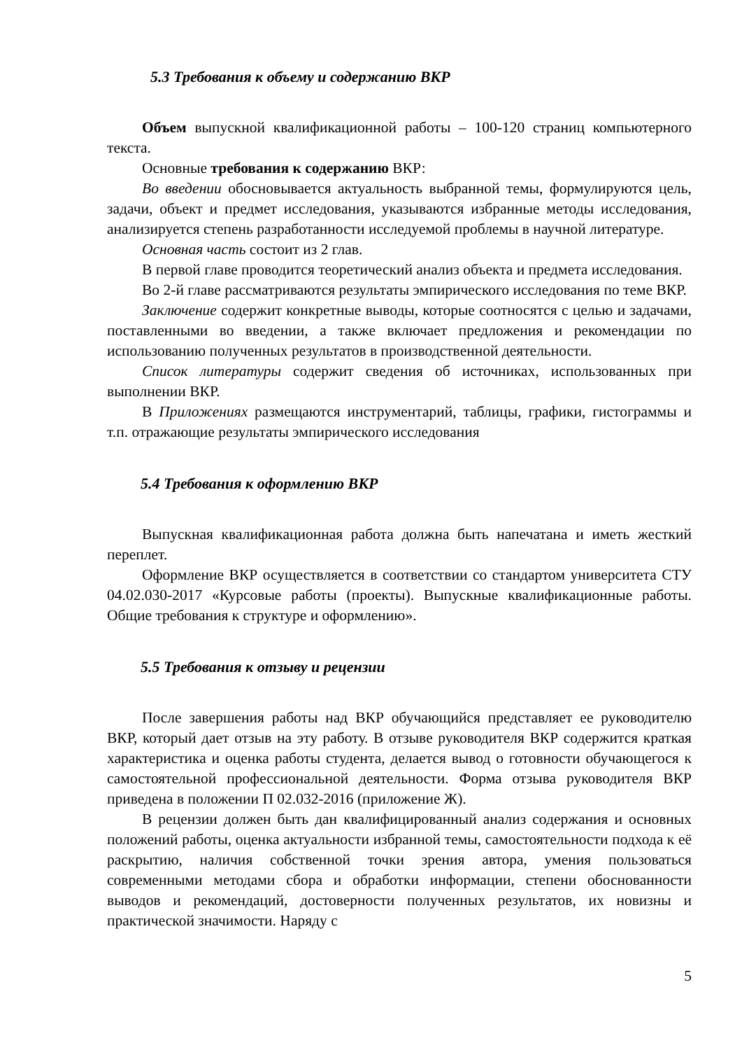5.3 Требования к объему и содержанию ВКР
Объем выпускной квалификационной работы – 100-120 страниц компьютерного текста.
Основные требования к содержанию ВКР:
Во введении обосновывается актуальность выбранной темы, формулируются цель, задачи, объект и предмет исследования, указываются избранные методы исследования, анализируется степень разработанности исследуемой проблемы в научной литературе.
Основная часть состоит из 2 глав.
В первой главе проводится теоретический анализ объекта и предмета исследования.
Во 2-й главе рассматриваются результаты эмпирического исследования по теме ВКР.
Заключение содержит конкретные выводы, которые соотносятся с целью и задачами, поставленными во введении, а также включает предложения и рекомендации по использованию полученных результатов в производственной деятельности.
Список литературы содержит сведения об источниках, использованных при выполнении ВКР.
В Приложениях размещаются инструментарий, таблицы, графики, гистограммы и т.п. отражающие результаты эмпирического исследования
5.4 Требования к оформлению ВКР
Выпускная квалификационная работа должна быть напечатана и иметь жесткий переплет.
Оформление ВКР осуществляется в соответствии со стандартом университета СТУ 04.02.030-2017 «Курсовые работы (проекты). Выпускные квалификационные работы. Общие требования к структуре и оформлению».
5.5 Требования к отзыву и рецензии
После завершения работы над ВКР обучающийся представляет ее руководителю ВКР, который дает отзыв на эту работу. В отзыве руководителя ВКР содержится краткая характеристика и оценка работы студента, делается вывод о готовности обучающегося к самостоятельной профессиональной деятельности. Форма отзыва руководителя ВКР приведена в положении П 02.032-2016 (приложение Ж).
В рецензии должен быть дан квалифицированный анализ содержания и основных положений работы, оценка актуальности избранной темы, самостоятельности подхода к её раскрытию, наличия собственной точки зрения автора, умения пользоваться современными методами сбора и обработки информации, степени обоснованности выводов и рекомендаций, достоверности полученных результатов, их новизны и практической значимости. Наряду с
5